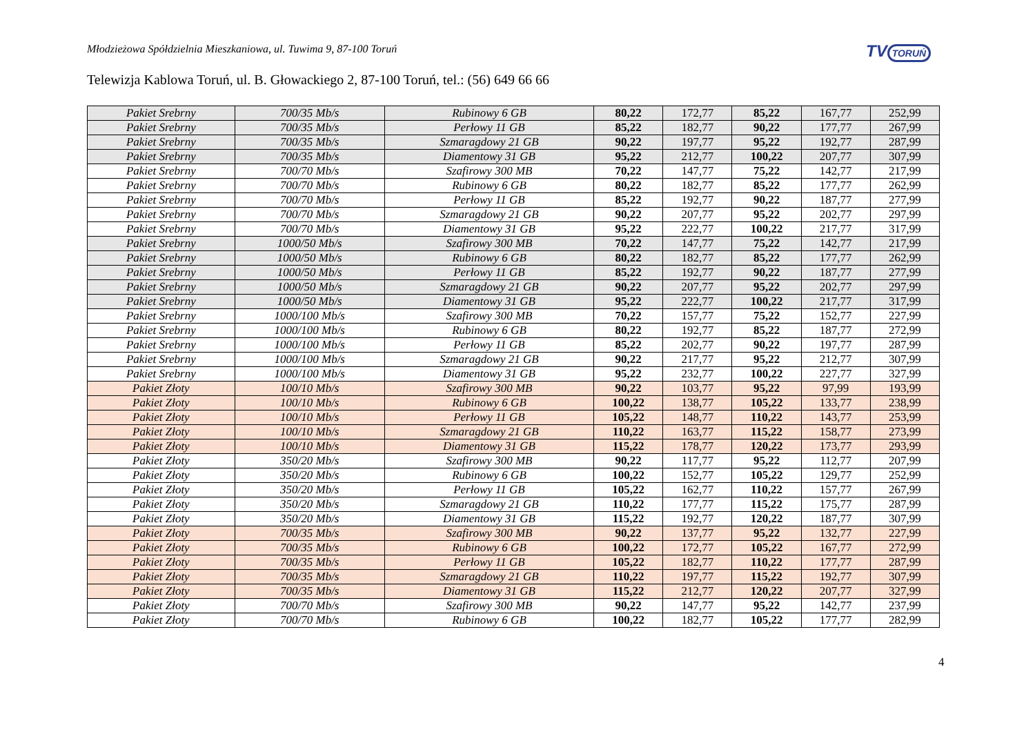Młodzieżowa Spółdzielnia Mieszkaniowa, ul. Tuwima 9, 87-100 Toruń
TV TORUŃ
Telewizja Kablowa Toruń, ul. B. Głowackiego 2, 87-100 Toruń, tel.: (56) 649 66 66
| Pakiet Srebrny | 700/35 Mb/s | Rubinowy 6 GB | 80,22 | 172,77 | 85,22 | 167,77 | 252,99 |
| Pakiet Srebrny | 700/35 Mb/s | Perłowy 11 GB | 85,22 | 182,77 | 90,22 | 177,77 | 267,99 |
| Pakiet Srebrny | 700/35 Mb/s | Szmaragdowy 21 GB | 90,22 | 197,77 | 95,22 | 192,77 | 287,99 |
| Pakiet Srebrny | 700/35 Mb/s | Diamentowy 31 GB | 95,22 | 212,77 | 100,22 | 207,77 | 307,99 |
| Pakiet Srebrny | 700/70 Mb/s | Szafirowy 300 MB | 70,22 | 147,77 | 75,22 | 142,77 | 217,99 |
| Pakiet Srebrny | 700/70 Mb/s | Rubinowy 6 GB | 80,22 | 182,77 | 85,22 | 177,77 | 262,99 |
| Pakiet Srebrny | 700/70 Mb/s | Perłowy 11 GB | 85,22 | 192,77 | 90,22 | 187,77 | 277,99 |
| Pakiet Srebrny | 700/70 Mb/s | Szmaragdowy 21 GB | 90,22 | 207,77 | 95,22 | 202,77 | 297,99 |
| Pakiet Srebrny | 700/70 Mb/s | Diamentowy 31 GB | 95,22 | 222,77 | 100,22 | 217,77 | 317,99 |
| Pakiet Srebrny | 1000/50 Mb/s | Szafirowy 300 MB | 70,22 | 147,77 | 75,22 | 142,77 | 217,99 |
| Pakiet Srebrny | 1000/50 Mb/s | Rubinowy 6 GB | 80,22 | 182,77 | 85,22 | 177,77 | 262,99 |
| Pakiet Srebrny | 1000/50 Mb/s | Perłowy 11 GB | 85,22 | 192,77 | 90,22 | 187,77 | 277,99 |
| Pakiet Srebrny | 1000/50 Mb/s | Szmaragdowy 21 GB | 90,22 | 207,77 | 95,22 | 202,77 | 297,99 |
| Pakiet Srebrny | 1000/50 Mb/s | Diamentowy 31 GB | 95,22 | 222,77 | 100,22 | 217,77 | 317,99 |
| Pakiet Srebrny | 1000/100 Mb/s | Szafirowy 300 MB | 70,22 | 157,77 | 75,22 | 152,77 | 227,99 |
| Pakiet Srebrny | 1000/100 Mb/s | Rubinowy 6 GB | 80,22 | 192,77 | 85,22 | 187,77 | 272,99 |
| Pakiet Srebrny | 1000/100 Mb/s | Perłowy 11 GB | 85,22 | 202,77 | 90,22 | 197,77 | 287,99 |
| Pakiet Srebrny | 1000/100 Mb/s | Szmaragdowy 21 GB | 90,22 | 217,77 | 95,22 | 212,77 | 307,99 |
| Pakiet Srebrny | 1000/100 Mb/s | Diamentowy 31 GB | 95,22 | 232,77 | 100,22 | 227,77 | 327,99 |
| Pakiet Złoty | 100/10 Mb/s | Szafirowy 300 MB | 90,22 | 103,77 | 95,22 | 97,99 | 193,99 |
| Pakiet Złoty | 100/10 Mb/s | Rubinowy 6 GB | 100,22 | 138,77 | 105,22 | 133,77 | 238,99 |
| Pakiet Złoty | 100/10 Mb/s | Perłowy 11 GB | 105,22 | 148,77 | 110,22 | 143,77 | 253,99 |
| Pakiet Złoty | 100/10 Mb/s | Szmaragdowy 21 GB | 110,22 | 163,77 | 115,22 | 158,77 | 273,99 |
| Pakiet Złoty | 100/10 Mb/s | Diamentowy 31 GB | 115,22 | 178,77 | 120,22 | 173,77 | 293,99 |
| Pakiet Złoty | 350/20 Mb/s | Szafirowy 300 MB | 90,22 | 117,77 | 95,22 | 112,77 | 207,99 |
| Pakiet Złoty | 350/20 Mb/s | Rubinowy 6 GB | 100,22 | 152,77 | 105,22 | 129,77 | 252,99 |
| Pakiet Złoty | 350/20 Mb/s | Perłowy 11 GB | 105,22 | 162,77 | 110,22 | 157,77 | 267,99 |
| Pakiet Złoty | 350/20 Mb/s | Szmaragdowy 21 GB | 110,22 | 177,77 | 115,22 | 175,77 | 287,99 |
| Pakiet Złoty | 350/20 Mb/s | Diamentowy 31 GB | 115,22 | 192,77 | 120,22 | 187,77 | 307,99 |
| Pakiet Złoty | 700/35 Mb/s | Szafirowy 300 MB | 90,22 | 137,77 | 95,22 | 132,77 | 227,99 |
| Pakiet Złoty | 700/35 Mb/s | Rubinowy 6 GB | 100,22 | 172,77 | 105,22 | 167,77 | 272,99 |
| Pakiet Złoty | 700/35 Mb/s | Perłowy 11 GB | 105,22 | 182,77 | 110,22 | 177,77 | 287,99 |
| Pakiet Złoty | 700/35 Mb/s | Szmaragdowy 21 GB | 110,22 | 197,77 | 115,22 | 192,77 | 307,99 |
| Pakiet Złoty | 700/35 Mb/s | Diamentowy 31 GB | 115,22 | 212,77 | 120,22 | 207,77 | 327,99 |
| Pakiet Złoty | 700/70 Mb/s | Szafirowy 300 MB | 90,22 | 147,77 | 95,22 | 142,77 | 237,99 |
| Pakiet Złoty | 700/70 Mb/s | Rubinowy 6 GB | 100,22 | 182,77 | 105,22 | 177,77 | 282,99 |
4